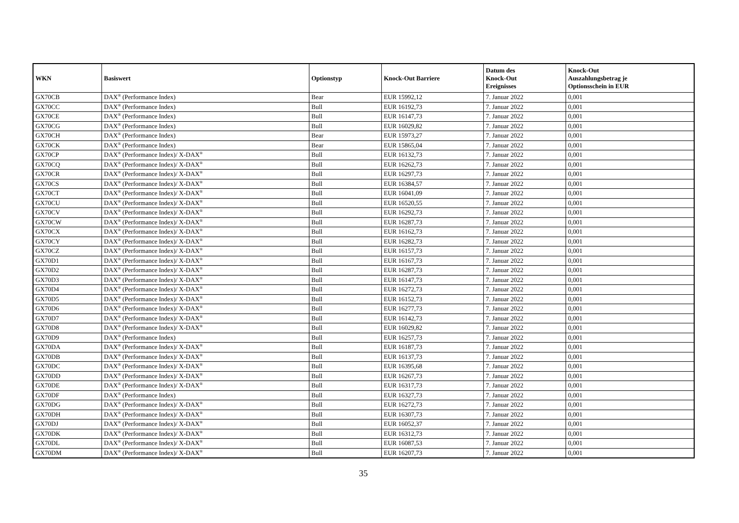| WKN | Basiswert | Optionstyp | Knock-Out Barriere | Datum des Knock-Out Ereignisses | Knock-Out Auszahlungsbetrag je Optionsschein in EUR |
| --- | --- | --- | --- | --- | --- |
| GX70CB | DAX<sup>®</sup> (Performance Index) | Bear | EUR 15992,12 | 7. Januar 2022 | 0,001 |
| GX70CC | DAX<sup>®</sup> (Performance Index) | Bull | EUR 16192,73 | 7. Januar 2022 | 0,001 |
| GX70CE | DAX<sup>®</sup> (Performance Index) | Bull | EUR 16147,73 | 7. Januar 2022 | 0,001 |
| GX70CG | DAX<sup>®</sup> (Performance Index) | Bull | EUR 16029,82 | 7. Januar 2022 | 0,001 |
| GX70CH | DAX<sup>®</sup> (Performance Index) | Bear | EUR 15973,27 | 7. Januar 2022 | 0,001 |
| GX70CK | DAX<sup>®</sup> (Performance Index) | Bear | EUR 15865,04 | 7. Januar 2022 | 0,001 |
| GX70CP | DAX<sup>®</sup> (Performance Index)/ X-DAX<sup>®</sup> | Bull | EUR 16132,73 | 7. Januar 2022 | 0,001 |
| GX70CQ | DAX<sup>®</sup> (Performance Index)/ X-DAX<sup>®</sup> | Bull | EUR 16262,73 | 7. Januar 2022 | 0,001 |
| GX70CR | DAX<sup>®</sup> (Performance Index)/ X-DAX<sup>®</sup> | Bull | EUR 16297,73 | 7. Januar 2022 | 0,001 |
| GX70CS | DAX<sup>®</sup> (Performance Index)/ X-DAX<sup>®</sup> | Bull | EUR 16384,57 | 7. Januar 2022 | 0,001 |
| GX70CT | DAX<sup>®</sup> (Performance Index)/ X-DAX<sup>®</sup> | Bull | EUR 16041,09 | 7. Januar 2022 | 0,001 |
| GX70CU | DAX<sup>®</sup> (Performance Index)/ X-DAX<sup>®</sup> | Bull | EUR 16520,55 | 7. Januar 2022 | 0,001 |
| GX70CV | DAX<sup>®</sup> (Performance Index)/ X-DAX<sup>®</sup> | Bull | EUR 16292,73 | 7. Januar 2022 | 0,001 |
| GX70CW | DAX<sup>®</sup> (Performance Index)/ X-DAX<sup>®</sup> | Bull | EUR 16287,73 | 7. Januar 2022 | 0,001 |
| GX70CX | DAX<sup>®</sup> (Performance Index)/ X-DAX<sup>®</sup> | Bull | EUR 16162,73 | 7. Januar 2022 | 0,001 |
| GX70CY | DAX<sup>®</sup> (Performance Index)/ X-DAX<sup>®</sup> | Bull | EUR 16282,73 | 7. Januar 2022 | 0,001 |
| GX70CZ | DAX<sup>®</sup> (Performance Index)/ X-DAX<sup>®</sup> | Bull | EUR 16157,73 | 7. Januar 2022 | 0,001 |
| GX70D1 | DAX<sup>®</sup> (Performance Index)/ X-DAX<sup>®</sup> | Bull | EUR 16167,73 | 7. Januar 2022 | 0,001 |
| GX70D2 | DAX<sup>®</sup> (Performance Index)/ X-DAX<sup>®</sup> | Bull | EUR 16287,73 | 7. Januar 2022 | 0,001 |
| GX70D3 | DAX<sup>®</sup> (Performance Index)/ X-DAX<sup>®</sup> | Bull | EUR 16147,73 | 7. Januar 2022 | 0,001 |
| GX70D4 | DAX<sup>®</sup> (Performance Index)/ X-DAX<sup>®</sup> | Bull | EUR 16272,73 | 7. Januar 2022 | 0,001 |
| GX70D5 | DAX<sup>®</sup> (Performance Index)/ X-DAX<sup>®</sup> | Bull | EUR 16152,73 | 7. Januar 2022 | 0,001 |
| GX70D6 | DAX<sup>®</sup> (Performance Index)/ X-DAX<sup>®</sup> | Bull | EUR 16277,73 | 7. Januar 2022 | 0,001 |
| GX70D7 | DAX<sup>®</sup> (Performance Index)/ X-DAX<sup>®</sup> | Bull | EUR 16142,73 | 7. Januar 2022 | 0,001 |
| GX70D8 | DAX<sup>®</sup> (Performance Index)/ X-DAX<sup>®</sup> | Bull | EUR 16029,82 | 7. Januar 2022 | 0,001 |
| GX70D9 | DAX<sup>®</sup> (Performance Index) | Bull | EUR 16257,73 | 7. Januar 2022 | 0,001 |
| GX70DA | DAX<sup>®</sup> (Performance Index)/ X-DAX<sup>®</sup> | Bull | EUR 16187,73 | 7. Januar 2022 | 0,001 |
| GX70DB | DAX<sup>®</sup> (Performance Index)/ X-DAX<sup>®</sup> | Bull | EUR 16137,73 | 7. Januar 2022 | 0,001 |
| GX70DC | DAX<sup>®</sup> (Performance Index)/ X-DAX<sup>®</sup> | Bull | EUR 16395,68 | 7. Januar 2022 | 0,001 |
| GX70DD | DAX<sup>®</sup> (Performance Index)/ X-DAX<sup>®</sup> | Bull | EUR 16267,73 | 7. Januar 2022 | 0,001 |
| GX70DE | DAX<sup>®</sup> (Performance Index)/ X-DAX<sup>®</sup> | Bull | EUR 16317,73 | 7. Januar 2022 | 0,001 |
| GX70DF | DAX<sup>®</sup> (Performance Index) | Bull | EUR 16327,73 | 7. Januar 2022 | 0,001 |
| GX70DG | DAX<sup>®</sup> (Performance Index)/ X-DAX<sup>®</sup> | Bull | EUR 16272,73 | 7. Januar 2022 | 0,001 |
| GX70DH | DAX<sup>®</sup> (Performance Index)/ X-DAX<sup>®</sup> | Bull | EUR 16307,73 | 7. Januar 2022 | 0,001 |
| GX70DJ | DAX<sup>®</sup> (Performance Index)/ X-DAX<sup>®</sup> | Bull | EUR 16052,37 | 7. Januar 2022 | 0,001 |
| GX70DK | DAX<sup>®</sup> (Performance Index)/ X-DAX<sup>®</sup> | Bull | EUR 16312,73 | 7. Januar 2022 | 0,001 |
| GX70DL | DAX<sup>®</sup> (Performance Index)/ X-DAX<sup>®</sup> | Bull | EUR 16087,53 | 7. Januar 2022 | 0,001 |
| GX70DM | DAX<sup>®</sup> (Performance Index)/ X-DAX<sup>®</sup> | Bull | EUR 16207,73 | 7. Januar 2022 | 0,001 |
35